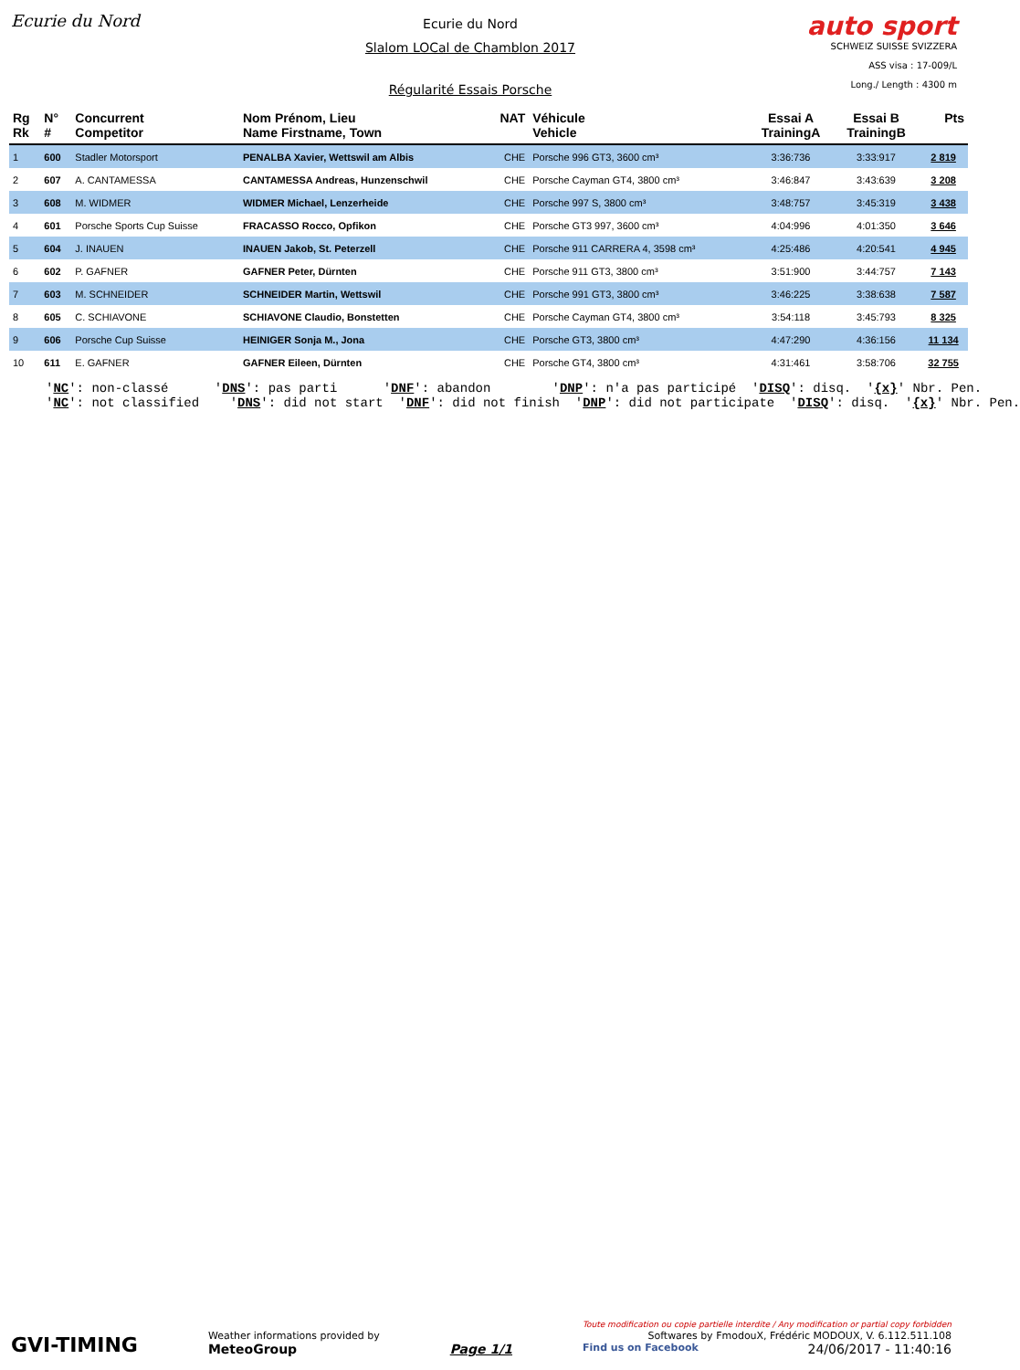Ecurie du Nord
Ecurie du Nord
Slalom LOCal de Chamblon 2017
Régularité Essais Porsche
auto sport
SCHWEIZ SUISSE SVIZZERA
ASS visa : 17-009/L
Long./ Length : 4300 m
| Rg Rk | N° # | Concurrent Competitor | Nom Prénom, Lieu Name Firstname, Town | NAT | Véhicule Vehicle | Essai A TrainingA | Essai B TrainingB | Pts |
| --- | --- | --- | --- | --- | --- | --- | --- | --- |
| 1 | 600 | Stadler Motorsport | PENALBA Xavier, Wettswil am Albis | CHE | Porsche 996 GT3, 3600 cm³ | 3:36:736 | 3:33:917 | 2 819 |
| 2 | 607 | A. CANTAMESSA | CANTAMESSA Andreas, Hunzenschwil | CHE | Porsche Cayman GT4, 3800 cm³ | 3:46:847 | 3:43:639 | 3 208 |
| 3 | 608 | M. WIDMER | WIDMER Michael, Lenzerheide | CHE | Porsche 997 S, 3800 cm³ | 3:48:757 | 3:45:319 | 3 438 |
| 4 | 601 | Porsche Sports Cup Suisse | FRACASSO Rocco, Opfikon | CHE | Porsche GT3 997, 3600 cm³ | 4:04:996 | 4:01:350 | 3 646 |
| 5 | 604 | J. INAUEN | INAUEN Jakob, St. Peterzell | CHE | Porsche 911 CARRERA 4, 3598 cm³ | 4:25:486 | 4:20:541 | 4 945 |
| 6 | 602 | P. GAFNER | GAFNER Peter, Dürnten | CHE | Porsche 911 GT3, 3800 cm³ | 3:51:900 | 3:44:757 | 7 143 |
| 7 | 603 | M. SCHNEIDER | SCHNEIDER Martin, Wettswil | CHE | Porsche 991 GT3, 3800 cm³ | 3:46:225 | 3:38:638 | 7 587 |
| 8 | 605 | C. SCHIAVONE | SCHIAVONE Claudio, Bonstetten | CHE | Porsche Cayman GT4, 3800 cm³ | 3:54:118 | 3:45:793 | 8 325 |
| 9 | 606 | Porsche Cup Suisse | HEINIGER Sonja M., Jona | CHE | Porsche GT3, 3800 cm³ | 4:47:290 | 4:36:156 | 11 134 |
| 10 | 611 | E. GAFNER | GAFNER Eileen, Dürnten | CHE | Porsche GT4, 3800 cm³ | 4:31:461 | 3:58:706 | 32 755 |
'NC': non-classé 'DNS': pas parti 'DNF': abandon 'DNP': n'a pas participé 'DISQ': disq. '{x}' Nbr. Pen. 'NC': not classified 'DNS': did not start 'DNF': did not finish 'DNP': did not participate 'DISQ': disq. '{x}' Nbr. Pen.
GVI-TIMING
Weather informations provided by
MeteoGroup
Page 1/1
Toute modification ou copie partielle interdite / Any modification or partial copy forbidden
Softwares by FmodouX, Frédéric MODOUX, V. 6.112.511.108
Find us on Facebook 24/06/2017 - 11:40:16